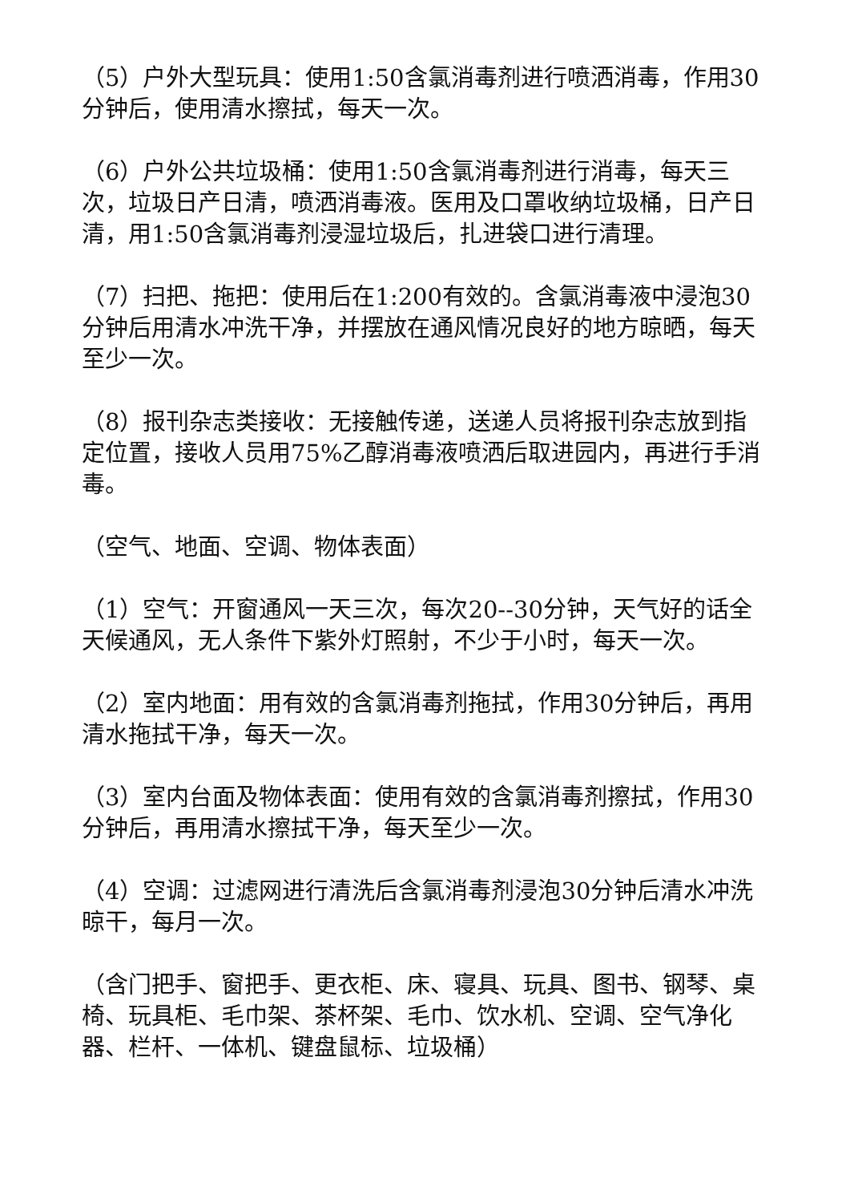（5）户外大型玩具：使用1:50含氯消毒剂进行喷洒消毒，作用30分钟后，使用清水擦拭，每天一次。
（6）户外公共垃圾桶：使用1:50含氯消毒剂进行消毒，每天三次，垃圾日产日清，喷洒消毒液。医用及口罩收纳垃圾桶，日产日清，用1:50含氯消毒剂浸湿垃圾后，扎进袋口进行清理。
（7）扫把、拖把：使用后在1:200有效的。含氯消毒液中浸泡30分钟后用清水冲洗干净，并摆放在通风情况良好的地方晾晒，每天至少一次。
（8）报刊杂志类接收：无接触传递，送递人员将报刊杂志放到指定位置，接收人员用75%乙醇消毒液喷洒后取进园内，再进行手消毒。
（空气、地面、空调、物体表面）
（1）空气：开窗通风一天三次，每次20--30分钟，天气好的话全天候通风，无人条件下紫外灯照射，不少于小时，每天一次。
（2）室内地面：用有效的含氯消毒剂拖拭，作用30分钟后，再用清水拖拭干净，每天一次。
（3）室内台面及物体表面：使用有效的含氯消毒剂擦拭，作用30分钟后，再用清水擦拭干净，每天至少一次。
（4）空调：过滤网进行清洗后含氯消毒剂浸泡30分钟后清水冲洗晾干，每月一次。
（含门把手、窗把手、更衣柜、床、寝具、玩具、图书、钢琴、桌椅、玩具柜、毛巾架、茶杯架、毛巾、饮水机、空调、空气净化器、栏杆、一体机、键盘鼠标、垃圾桶）